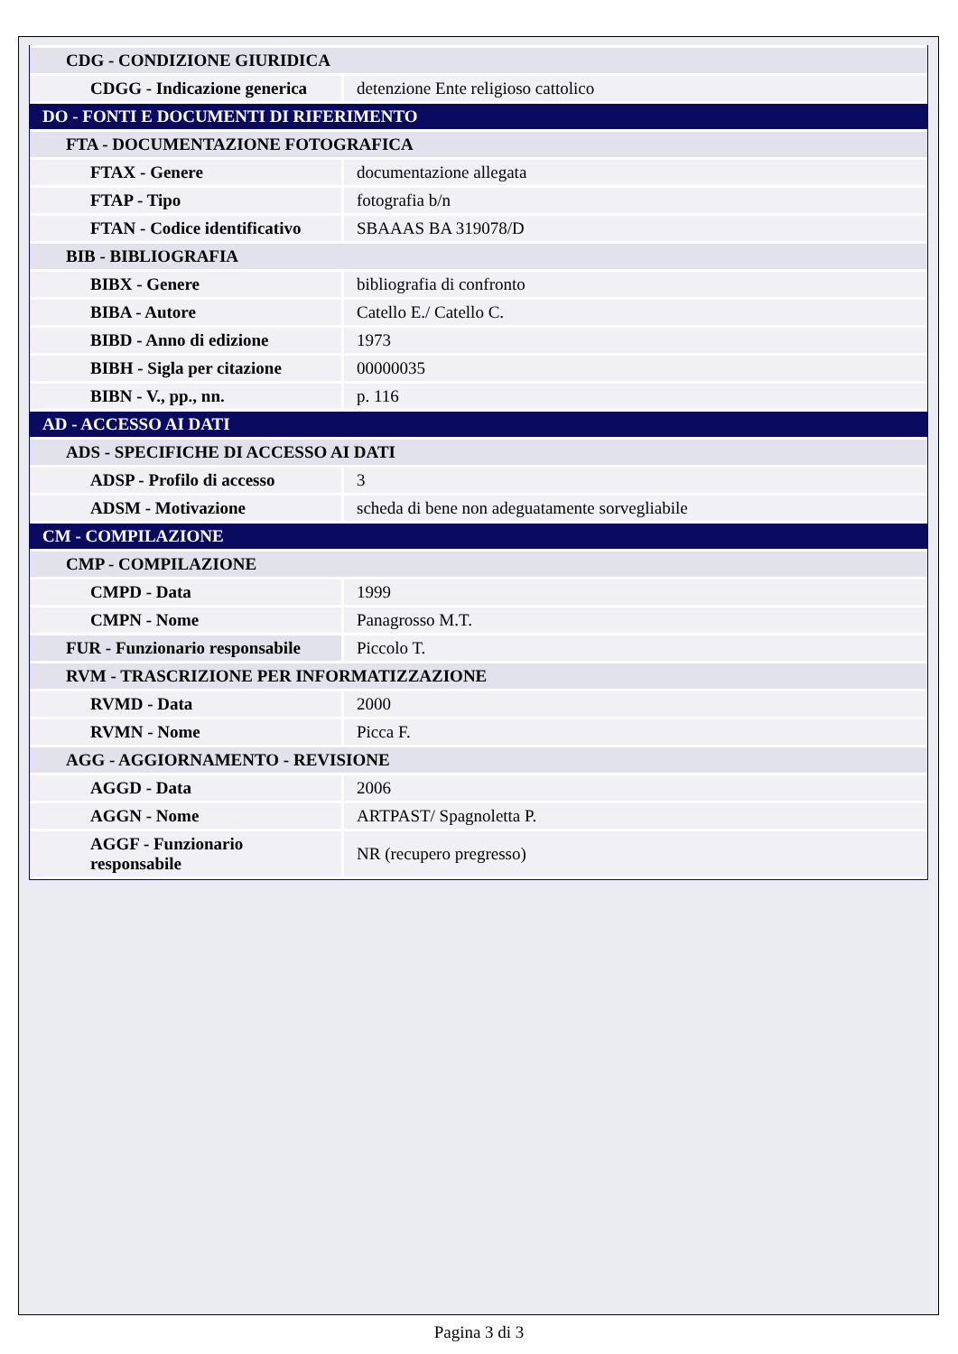| CDG - CONDIZIONE GIURIDICA | |
| CDGG - Indicazione generica | detenzione Ente religioso cattolico |
| DO - FONTI E DOCUMENTI DI RIFERIMENTO | |
| FTA - DOCUMENTAZIONE FOTOGRAFICA | |
| FTAX - Genere | documentazione allegata |
| FTAP - Tipo | fotografia b/n |
| FTAN - Codice identificativo | SBAAAS BA 319078/D |
| BIB - BIBLIOGRAFIA | |
| BIBX - Genere | bibliografia di confronto |
| BIBA - Autore | Catello E./ Catello C. |
| BIBD - Anno di edizione | 1973 |
| BIBH - Sigla per citazione | 00000035 |
| BIBN - V., pp., nn. | p. 116 |
| AD - ACCESSO AI DATI | |
| ADS - SPECIFICHE DI ACCESSO AI DATI | |
| ADSP - Profilo di accesso | 3 |
| ADSM - Motivazione | scheda di bene non adeguatamente sorvegliabile |
| CM - COMPILAZIONE | |
| CMP - COMPILAZIONE | |
| CMPD - Data | 1999 |
| CMPN - Nome | Panagrosso M.T. |
| FUR - Funzionario responsabile | Piccolo T. |
| RVM - TRASCRIZIONE PER INFORMATIZZAZIONE | |
| RVMD - Data | 2000 |
| RVMN - Nome | Picca F. |
| AGG - AGGIORNAMENTO - REVISIONE | |
| AGGD - Data | 2006 |
| AGGN - Nome | ARTPAST/ Spagnoletta P. |
| AGGF - Funzionario responsabile | NR (recupero pregresso) |
Pagina 3 di 3